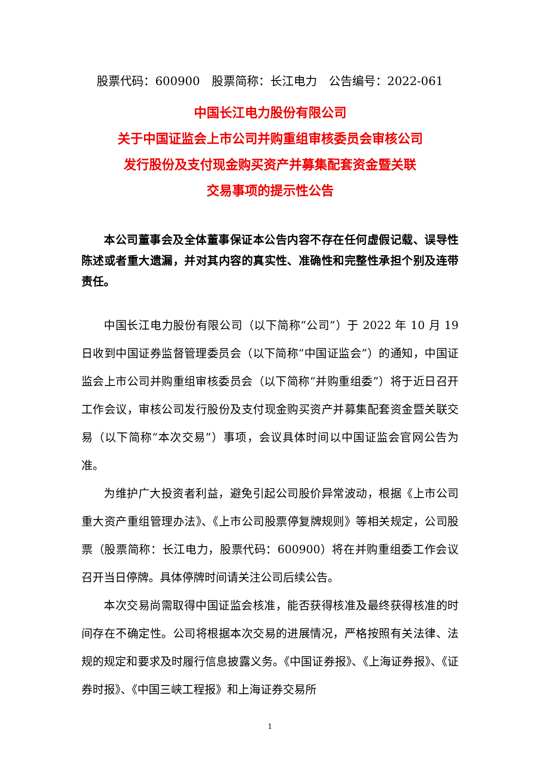股票代码：600900　股票简称：长江电力　公告编号：2022-061
中国长江电力股份有限公司
关于中国证监会上市公司并购重组审核委员会审核公司
发行股份及支付现金购买资产并募集配套资金暨关联
交易事项的提示性公告
本公司董事会及全体董事保证本公告内容不存在任何虚假记载、误导性陈述或者重大遗漏，并对其内容的真实性、准确性和完整性承担个别及连带责任。
中国长江电力股份有限公司（以下简称“公司”）于 2022 年 10 月 19 日收到中国证券监督管理委员会（以下简称“中国证监会”）的通知，中国证监会上市公司并购重组审核委员会（以下简称“并购重组委”）将于近日召开工作会议，审核公司发行股份及支付现金购买资产并募集配套资金暨关联交易（以下简称“本次交易”）事项，会议具体时间以中国证监会官网公告为准。
为维护广大投资者利益，避免引起公司股价异常波动，根据《上市公司重大资产重组管理办法》、《上市公司股票停复牌规则》等相关规定，公司股票（股票简称：长江电力，股票代码：600900）将在并购重组委工作会议召开当日停牌。具体停牌时间请关注公司后续公告。
本次交易尚需取得中国证监会核准，能否获得核准及最终获得核准的时间存在不确定性。公司将根据本次交易的进展情况，严格按照有关法律、法规的规定和要求及时履行信息披露义务。《中国证券报》、《上海证券报》、《证券时报》、《中国三峡工程报》和上海证券交易所
1